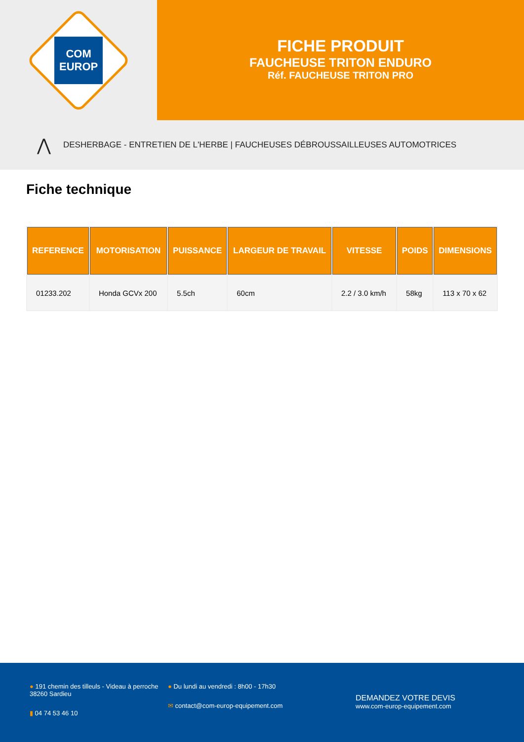COM
EUROP
FICHE PRODUIT
FAUCHEUSE TRITON ENDURO
Réf. FAUCHEUSE TRITON PRO
⋀ DESHERBAGE - ENTRETIEN DE L'HERBE | FAUCHEUSES DÉBROUSSAILLEUSES AUTOMOTRICES
Fiche technique
| REFERENCE | MOTORISATION | PUISSANCE | LARGEUR DE TRAVAIL | VITESSE | POIDS | DIMENSIONS |
| --- | --- | --- | --- | --- | --- | --- |
| 01233.202 | Honda GCVx 200 | 5.5ch | 60cm | 2.2 / 3.0 km/h | 58kg | 113 x 70 x 62 |
● 191 chemin des tilleuls - Videau à perroche
38260 Sardieu
▮ 04 74 53 46 10
● Du lundi au vendredi : 8h00 - 17h30
✉ contact@com-europ-equipement.com
DEMANDEZ VOTRE DEVIS
www.com-europ-equipement.com